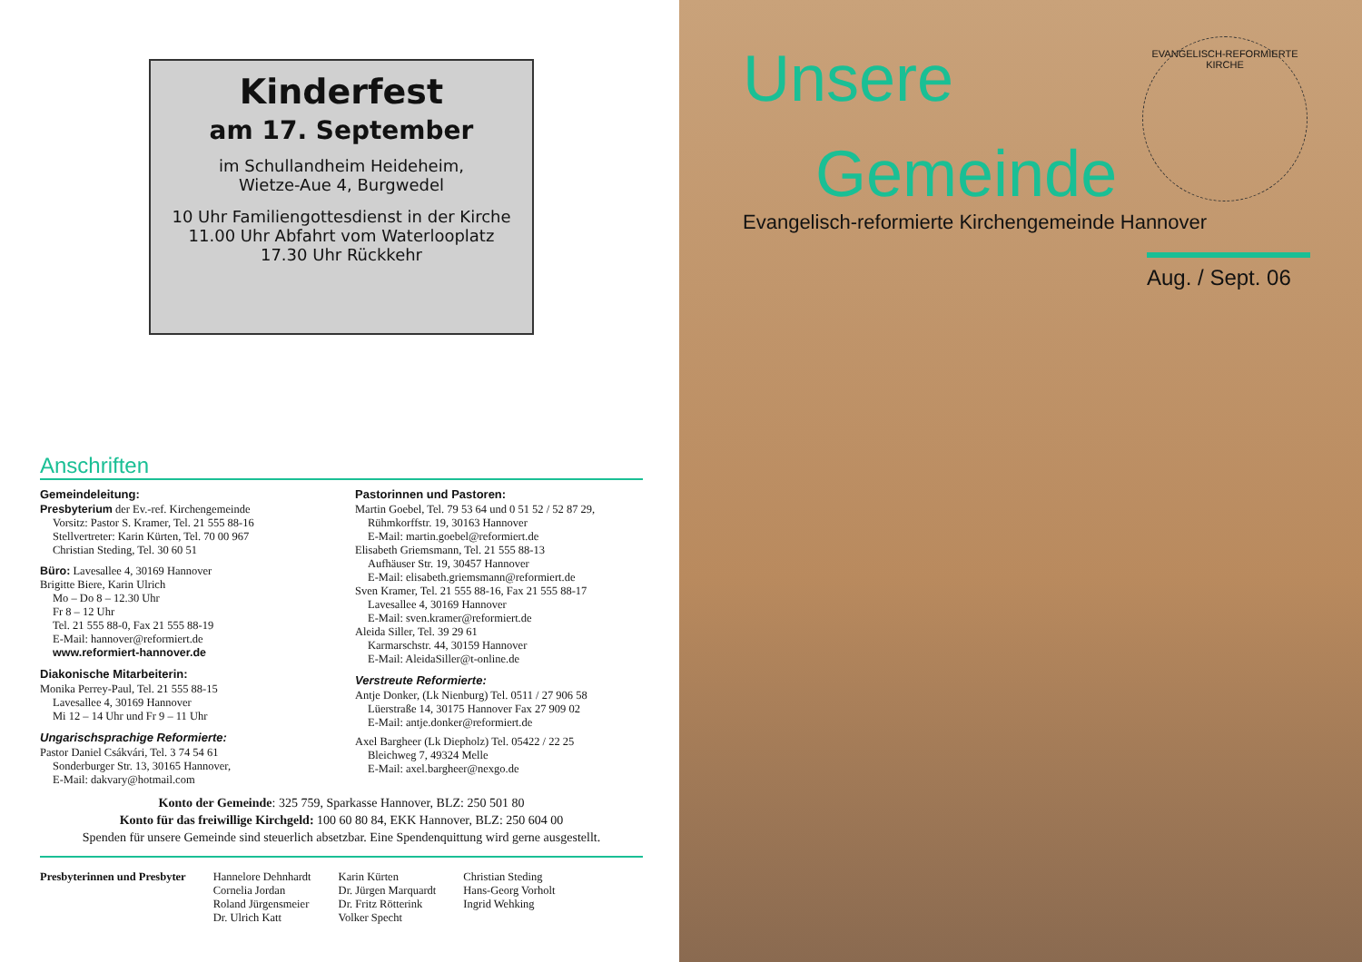Kinderfest
am 17. September
im Schullandheim Heideheim,
Wietze-Aue 4, Burgwedel
10 Uhr Familiengottesdienst in der Kirche
11.00 Uhr Abfahrt vom Waterlooplatz
17.30 Uhr Rückkehr
Anschriften
Gemeindeleitung:
Presbyterium der Ev.-ref. Kirchengemeinde
Vorsitz: Pastor S. Kramer, Tel. 21 555 88-16
Stellvertreter: Karin Kürten, Tel. 70 00 967
Christian Steding, Tel. 30 60 51
Büro: Lavesallee 4, 30169 Hannover
Brigitte Biere, Karin Ulrich
Mo – Do 8 – 12.30 Uhr
Fr 8 – 12 Uhr
Tel. 21 555 88-0, Fax 21 555 88-19
E-Mail: hannover@reformiert.de
www.reformiert-hannover.de
Diakonische Mitarbeiterin:
Monika Perrey-Paul, Tel. 21 555 88-15
Lavesallee 4, 30169 Hannover
Mi 12 – 14 Uhr und Fr 9 – 11 Uhr
Ungarischsprachige Reformierte:
Pastor Daniel Csákvári, Tel. 3 74 54 61
Sonderburger Str. 13, 30165 Hannover,
E-Mail: dakvary@hotmail.com
Pastorinnen und Pastoren:
Martin Goebel, Tel. 79 53 64 und 0 51 52 / 52 87 29,
Rühmkorffstr. 19, 30163 Hannover
E-Mail: martin.goebel@reformiert.de
Elisabeth Griemsmann, Tel. 21 555 88-13
Aufhäuser Str. 19, 30457 Hannover
E-Mail: elisabeth.griemsmann@reformiert.de
Sven Kramer, Tel. 21 555 88-16, Fax 21 555 88-17
Lavesallee 4, 30169 Hannover
E-Mail: sven.kramer@reformiert.de
Aleida Siller, Tel. 39 29 61
Karmarschstr. 44, 30159 Hannover
E-Mail: AleidaSiller@t-online.de
Verstreute Reformierte:
Antje Donker, (Lk Nienburg) Tel. 0511 / 27 906 58
Lüerstraße 14, 30175 Hannover Fax 27 909 02
E-Mail: antje.donker@reformiert.de
Axel Bargheer (Lk Diepholz) Tel. 05422 / 22 25
Bleichweg 7, 49324 Melle
E-Mail: axel.bargheer@nexgo.de
Konto der Gemeinde: 325 759, Sparkasse Hannover, BLZ: 250 501 80
Konto für das freiwillige Kirchgeld: 100 60 80 84, EKK Hannover, BLZ: 250 604 00
Spenden für unsere Gemeinde sind steuerlich absetzbar. Eine Spendenquittung wird gerne ausgestellt.
Presbyterinnen und Presbyter Hannelore Dehnhardt
Cornelia Jordan
Roland Jürgensmeier
Dr. Ulrich Katt
Karin Kürten
Dr. Jürgen Marquardt
Dr. Fritz Rötterink
Volker Specht
Christian Steding
Hans-Georg Vorholt
Ingrid Wehking
Unsere
Gemeinde
EVANGELISCH-REFORMIERTE KIRCHE
Evangelisch-reformierte Kirchengemeinde Hannover
Aug. / Sept. 06